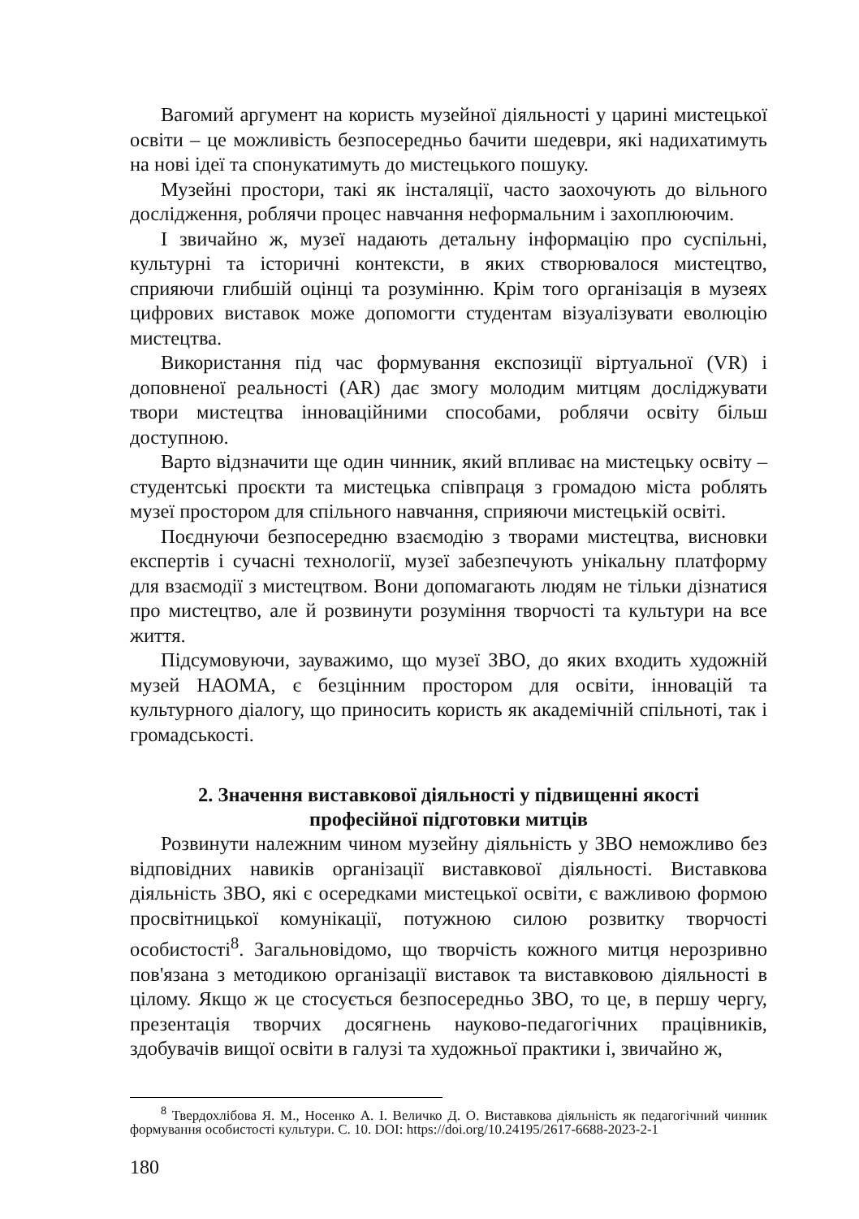Вагомий аргумент на користь музейної діяльності у царині мистецької освіти – це можливість безпосередньо бачити шедеври, які надихатимуть на нові ідеї та спонукатимуть до мистецького пошуку.
Музейні простори, такі як інсталяції, часто заохочують до вільного дослідження, роблячи процес навчання неформальним і захоплюючим.
І звичайно ж, музеї надають детальну інформацію про суспільні, культурні та історичні контексти, в яких створювалося мистецтво, сприяючи глибшій оцінці та розумінню. Крім того організація в музеях цифрових виставок може допомогти студентам візуалізувати еволюцію мистецтва.
Використання під час формування експозиції віртуальної (VR) і доповненої реальності (AR) дає змогу молодим митцям досліджувати твори мистецтва інноваційними способами, роблячи освіту більш доступною.
Варто відзначити ще один чинник, який впливає на мистецьку освіту – студентські проєкти та мистецька співпраця з громадою міста роблять музеї простором для спільного навчання, сприяючи мистецькій освіті.
Поєднуючи безпосередню взаємодію з творами мистецтва, висновки експертів і сучасні технології, музеї забезпечують унікальну платформу для взаємодії з мистецтвом. Вони допомагають людям не тільки дізнатися про мистецтво, але й розвинути розуміння творчості та культури на все життя.
Підсумовуючи, зауважимо, що музеї ЗВО, до яких входить художній музей НАОМА, є безцінним простором для освіти, інновацій та культурного діалогу, що приносить користь як академічній спільноті, так і громадськості.
2. Значення виставкової діяльності у підвищенні якості
професійної підготовки митців
Розвинути належним чином музейну діяльність у ЗВО неможливо без відповідних навиків організації виставкової діяльності. Виставкова діяльність ЗВО, які є осередками мистецької освіти, є важливою формою просвітницької комунікації, потужною силою розвитку творчості особистості<sup>8</sup>. Загальновідомо, що творчість кожного митця нерозривно пов'язана з методикою організації виставок та виставковою діяльності в цілому. Якщо ж це стосується безпосередньо ЗВО, то це, в першу чергу, презентація творчих досягнень науково-педагогічних працівників, здобувачів вищої освіти в галузі та художньої практики і, звичайно ж,
<sup>8</sup> Твердохлібова Я. М., Носенко А. І. Величко Д. О. Виставкова діяльність як педагогічний чинник формування особистості культури. С. 10. DOI: https://doi.org/10.24195/2617-6688-2023-2-1
180